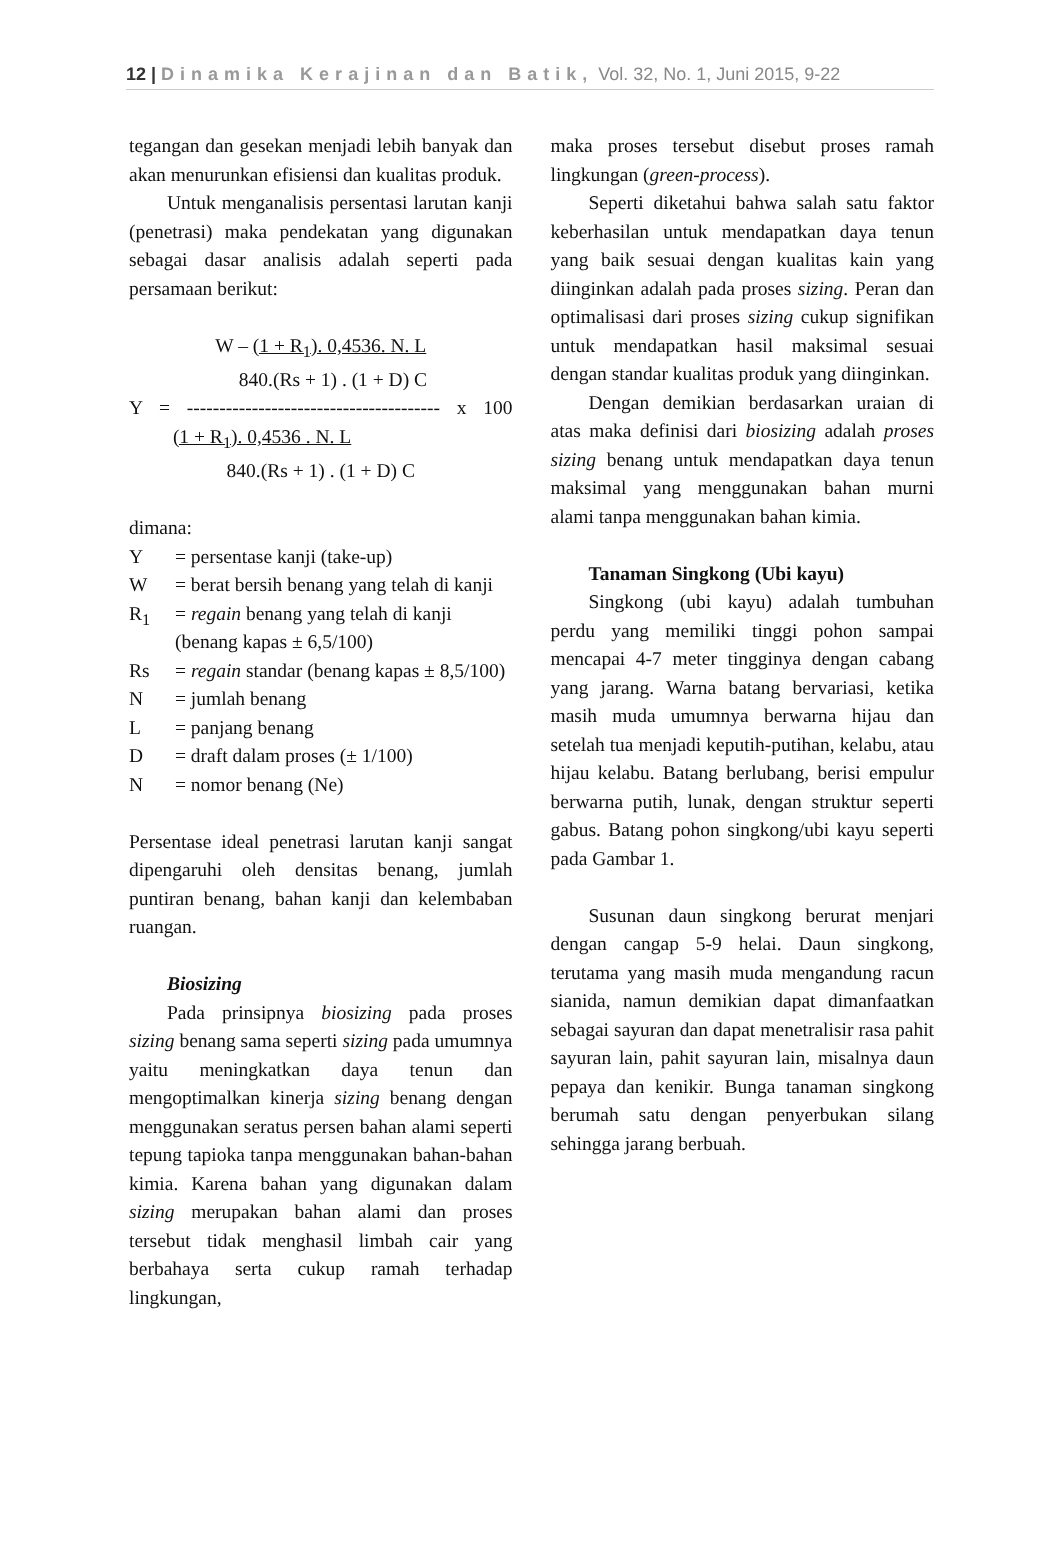12 | Dinamika Kerajinan dan Batik, Vol. 32, No. 1, Juni 2015, 9-22
tegangan dan gesekan menjadi lebih banyak dan akan menurunkan efisiensi dan kualitas produk.
Untuk menganalisis persentasi larutan kanji (penetrasi) maka pendekatan yang digunakan sebagai dasar analisis adalah seperti pada persamaan berikut:
W – (1 + R<sub>1</sub>). 0,4536. N. L
840.(Rs + 1) . (1 + D) C
Y = --------------------------------------- x 100 (1 + R<sub>1</sub>). 0,4536 . N. L
840.(Rs + 1) . (1 + D) C
dimana:
Y = persentase kanji (take-up)
W = berat bersih benang yang telah di kanji
R<sub>1</sub> = regain benang yang telah di kanji (benang kapas ± 6,5/100)
Rs = regain standar (benang kapas ± 8,5/100)
N = jumlah benang
L = panjang benang
D = draft dalam proses (± 1/100)
N = nomor benang (Ne)
Persentase ideal penetrasi larutan kanji sangat dipengaruhi oleh densitas benang, jumlah puntiran benang, bahan kanji dan kelembaban ruangan.
Biosizing
Pada prinsipnya biosizing pada proses sizing benang sama seperti sizing pada umumnya yaitu meningkatkan daya tenun dan mengoptimalkan kinerja sizing benang dengan menggunakan seratus persen bahan alami seperti tepung tapioka tanpa menggunakan bahan-bahan kimia. Karena bahan yang digunakan dalam sizing merupakan bahan alami dan proses tersebut tidak menghasil limbah cair yang berbahaya serta cukup ramah terhadap lingkungan,
maka proses tersebut disebut proses ramah lingkungan (green-process).
Seperti diketahui bahwa salah satu faktor keberhasilan untuk mendapatkan daya tenun yang baik sesuai dengan kualitas kain yang diinginkan adalah pada proses sizing. Peran dan optimalisasi dari proses sizing cukup signifikan untuk mendapatkan hasil maksimal sesuai dengan standar kualitas produk yang diinginkan.
Dengan demikian berdasarkan uraian di atas maka definisi dari biosizing adalah proses sizing benang untuk mendapatkan daya tenun maksimal yang menggunakan bahan murni alami tanpa menggunakan bahan kimia.
Tanaman Singkong (Ubi kayu)
Singkong (ubi kayu) adalah tumbuhan perdu yang memiliki tinggi pohon sampai mencapai 4-7 meter tingginya dengan cabang yang jarang. Warna batang bervariasi, ketika masih muda umumnya berwarna hijau dan setelah tua menjadi keputih-putihan, kelabu, atau hijau kelabu. Batang berlubang, berisi empulur berwarna putih, lunak, dengan struktur seperti gabus. Batang pohon singkong/ubi kayu seperti pada Gambar 1.
Susunan daun singkong berurat menjari dengan cangap 5-9 helai. Daun singkong, terutama yang masih muda mengandung racun sianida, namun demikian dapat dimanfaatkan sebagai sayuran dan dapat menetralisir rasa pahit sayuran lain, pahit sayuran lain, misalnya daun pepaya dan kenikir. Bunga tanaman singkong berumah satu dengan penyerbukan silang sehingga jarang berbuah.